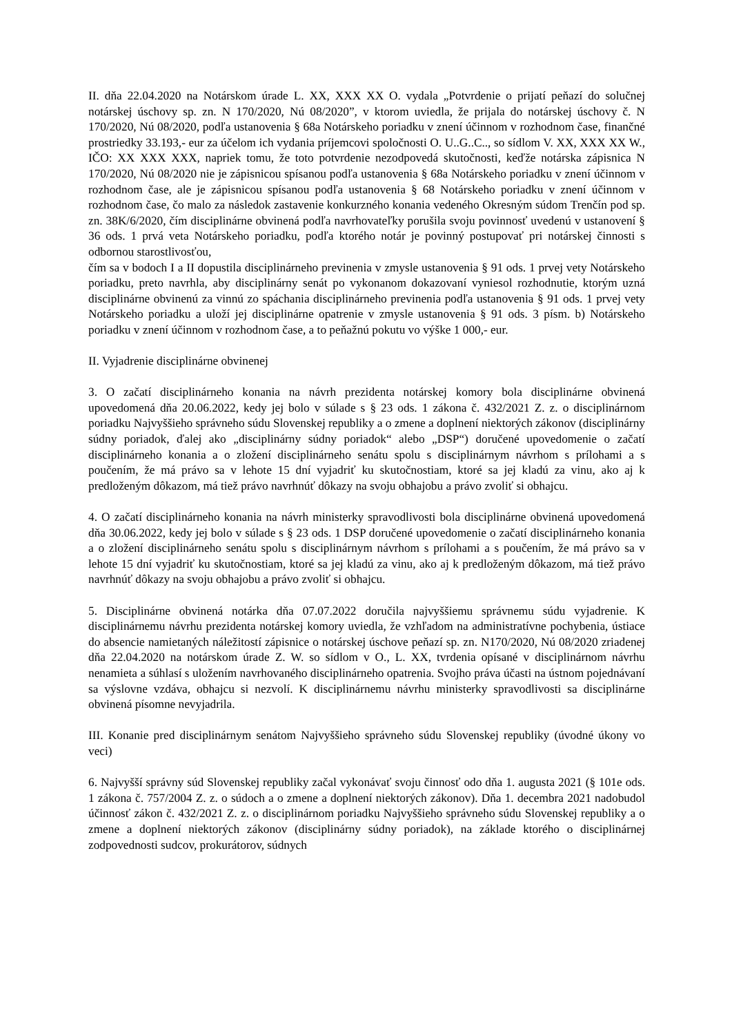II. dňa 22.04.2020 na Notárskom úrade L. XX, XXX XX O. vydala „Potvrdenie o prijatí peňazí do solučnej notárskej úschovy sp. zn. N 170/2020, Nú 08/2020”, v ktorom uviedla, že prijala do notárskej úschovy č. N 170/2020, Nú 08/2020, podľa ustanovenia § 68a Notárskeho poriadku v znení účinnom v rozhodnom čase, finančné prostriedky 33.193,- eur za účelom ich vydania príjemcovi spoločnosti O. U..G..C.., so sídlom V. XX, XXX XX W., IČO: XX XXX XXX, napriek tomu, že toto potvrdenie nezodpovedá skutočnosti, keďže notárska zápisnica N 170/2020, Nú 08/2020 nie je zápisnicou spísanou podľa ustanovenia § 68a Notárskeho poriadku v znení účinnom v rozhodnom čase, ale je zápisnicou spísanou podľa ustanovenia § 68 Notárskeho poriadku v znení účinnom v rozhodnom čase, čo malo za následok zastavenie konkurzného konania vedeného Okresným súdom Trenčín pod sp. zn. 38K/6/2020, čím disciplinárne obvinená podľa navrhovateľky porušila svoju povinnosť uvedenú v ustanovení § 36 ods. 1 prvá veta Notárskeho poriadku, podľa ktorého notár je povinný postupovať pri notárskej činnosti s odbornou starostlivosťou,
čím sa v bodoch I a II dopustila disciplinárneho previnenia v zmysle ustanovenia § 91 ods. 1 prvej vety Notárskeho poriadku, preto navrhla, aby disciplinárny senát po vykonanom dokazovaní vyniesol rozhodnutie, ktorým uzná disciplinárne obvinenú za vinnú zo spáchania disciplinárneho previnenia podľa ustanovenia § 91 ods. 1 prvej vety Notárskeho poriadku a uloží jej disciplinárne opatrenie v zmysle ustanovenia § 91 ods. 3 písm. b) Notárskeho poriadku v znení účinnom v rozhodnom čase, a to peňažnú pokutu vo výške 1 000,- eur.
II. Vyjadrenie disciplinárne obvinenej
3. O začatí disciplinárneho konania na návrh prezidenta notárskej komory bola disciplinárne obvinená upovedomená dňa 20.06.2022, kedy jej bolo v súlade s § 23 ods. 1 zákona č. 432/2021 Z. z. o disciplinárnom poriadku Najvyššieho správneho súdu Slovenskej republiky a o zmene a doplnení niektorých zákonov (disciplinárny súdny poriadok, ďalej ako „disciplinárny súdny poriadok“ alebo „DSP“) doručené upovedomenie o začatí disciplinárneho konania a o zložení disciplinárneho senátu spolu s disciplinárnym návrhom s prílohami a s poučením, že má právo sa v lehote 15 dní vyjadriť ku skutočnostiam, ktoré sa jej kladú za vinu, ako aj k predloženým dôkazom, má tiež právo navrhnúť dôkazy na svoju obhajobu a právo zvoliť si obhajcu.
4. O začatí disciplinárneho konania na návrh ministerky spravodlivosti bola disciplinárne obvinená upovedomená dňa 30.06.2022, kedy jej bolo v súlade s § 23 ods. 1 DSP doručené upovedomenie o začatí disciplinárneho konania a o zložení disciplinárneho senátu spolu s disciplinárnym návrhom s prílohami a s poučením, že má právo sa v lehote 15 dní vyjadriť ku skutočnostiam, ktoré sa jej kladú za vinu, ako aj k predloženým dôkazom, má tiež právo navrhnúť dôkazy na svoju obhajobu a právo zvoliť si obhajcu.
5. Disciplinárne obvinená notárka dňa 07.07.2022 doručila najvyššiemu správnemu súdu vyjadrenie. K disciplinárnemu návrhu prezidenta notárskej komory uviedla, že vzhľadom na administratívne pochybenia, ústiace do absencie namietaných náležitostí zápisnice o notárskej úschove peňazí sp. zn. N170/2020, Nú 08/2020 zriadenej dňa 22.04.2020 na notárskom úrade Z. W. so sídlom v O., L. XX, tvrdenia opísané v disciplinárnom návrhu nenamieta a súhlasí s uložením navrhovaného disciplinárneho opatrenia. Svojho práva účasti na ústnom pojednávaní sa výslovne vzdáva, obhajcu si nezvolí. K disciplinárnemu návrhu ministerky spravodlivosti sa disciplinárne obvinená písomne nevyjadrila.
III. Konanie pred disciplinárnym senátom Najvyššieho správneho súdu Slovenskej republiky (úvodné úkony vo veci)
6. Najvyšší správny súd Slovenskej republiky začal vykonávať svoju činnosť odo dňa 1. augusta 2021 (§ 101e ods. 1 zákona č. 757/2004 Z. z. o súdoch a o zmene a doplnení niektorých zákonov). Dňa 1. decembra 2021 nadobudol účinnosť zákon č. 432/2021 Z. z. o disciplinárnom poriadku Najvyššieho správneho súdu Slovenskej republiky a o zmene a doplnení niektorých zákonov (disciplinárny súdny poriadok), na základe ktorého o disciplinárnej zodpovednosti sudcov, prokurátorov, súdnych